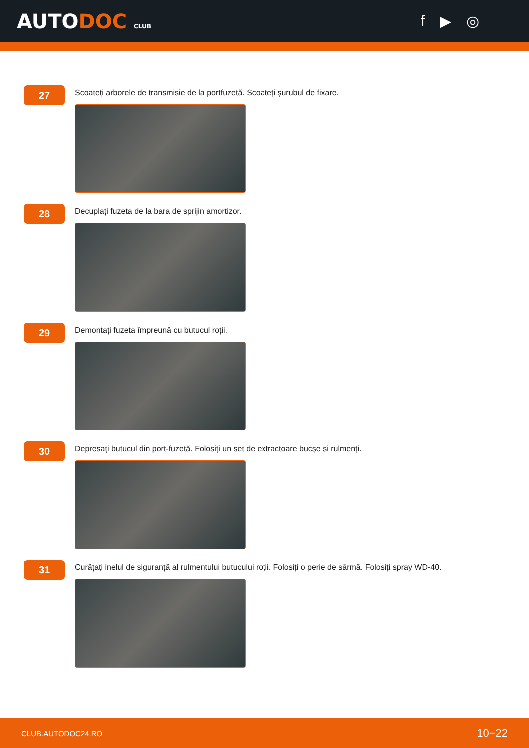AUTODOC CLUB
f ▶ ◎
27
Scoateți arborele de transmisie de la portfuzetă. Scoateți șurubul de fixare.
28
Decuplați fuzeta de la bara de sprijin amortizor.
29
Demontați fuzeta împreună cu butucul roții.
30
Depresați butucul din port-fuzetă. Folosiți un set de extractoare bucșe și rulmenți.
31
Curățați inelul de siguranță al rulmentului butucului roții. Folosiți o perie de sârmă. Folosiți spray WD-40.
CLUB.AUTODOC24.RO 10−22